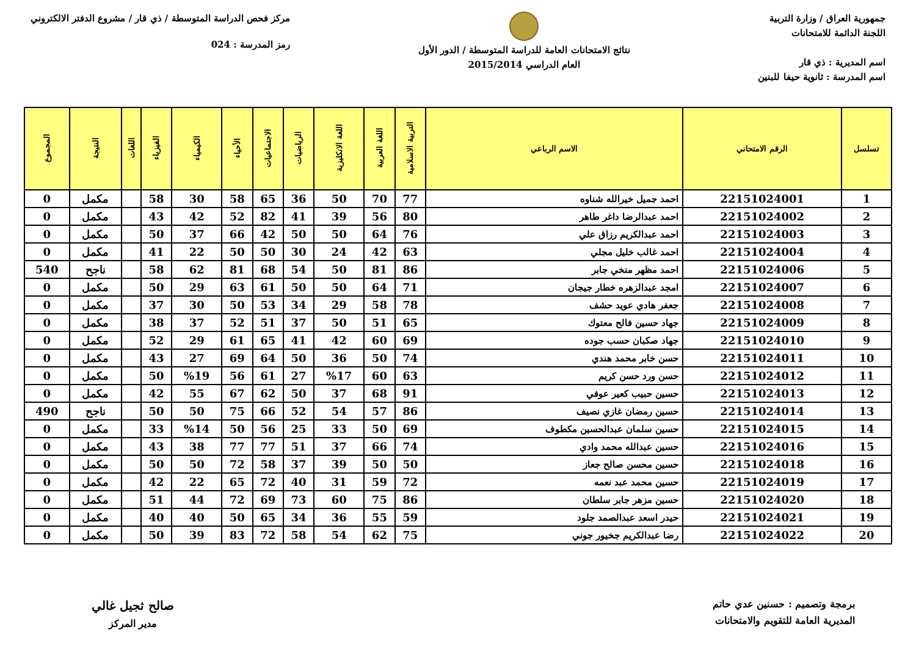جمهورية العراق / وزارة التربية
اللجنة الدائمة للامتحانات
اسم المديرية : ذي قار
اسم المدرسة : ثانوية حيفا للبنين
نتائج الامتحانات العامة للدراسة المتوسطة / الدور الأول
العام الدراسي 2015/2014
مركز فحص الدراسة المتوسطة / ذي قار / مشروع الدفتر الالكتروني
رمز المدرسة : 024
| تسلسل | الرقم الامتحاني | الاسم الرباعي | التربية الاسلامية | اللغة العربية | اللغة الانكليزية | الرياضيات | الاجتماعيات | الأحياء | الكيمياء | الفيزياء | اللغات | النتيجة | المجموع |
| --- | --- | --- | --- | --- | --- | --- | --- | --- | --- | --- | --- | --- | --- |
| 1 | 22151024001 | احمد جميل خيرالله شناوه | 77 | 70 | 50 | 36 | 65 | 58 | 30 | 58 | | مكمل | 0 |
| 2 | 22151024002 | احمد عبدالرضا داغر طاهر | 80 | 56 | 39 | 41 | 82 | 52 | 42 | 43 | | مكمل | 0 |
| 3 | 22151024003 | احمد عبدالكريم رزاق علي | 76 | 64 | 50 | 50 | 42 | 66 | 37 | 50 | | مكمل | 0 |
| 4 | 22151024004 | احمد غالب خليل مجلي | 63 | 42 | 24 | 30 | 50 | 50 | 22 | 41 | | مكمل | 0 |
| 5 | 22151024006 | احمد مظهر منخي جابر | 86 | 81 | 50 | 54 | 68 | 81 | 62 | 58 | | ناجح | 540 |
| 6 | 22151024007 | امجد عبدالزهره خطار جيجان | 71 | 64 | 50 | 50 | 61 | 63 | 29 | 50 | | مكمل | 0 |
| 7 | 22151024008 | جعفر هادي عويد حشف | 78 | 58 | 29 | 34 | 53 | 50 | 30 | 37 | | مكمل | 0 |
| 8 | 22151024009 | جهاد حسين فالح معتوك | 65 | 51 | 50 | 37 | 51 | 52 | 37 | 38 | | مكمل | 0 |
| 9 | 22151024010 | جهاد صكبان حسب جوده | 69 | 60 | 42 | 41 | 65 | 61 | 29 | 52 | | مكمل | 0 |
| 10 | 22151024011 | حسن خابر محمد هندي | 74 | 50 | 36 | 50 | 64 | 69 | 27 | 43 | | مكمل | 0 |
| 11 | 22151024012 | حسن ورد حسن كريم | 63 | 60 | %17 | 27 | 61 | 56 | %19 | 50 | | مكمل | 0 |
| 12 | 22151024013 | حسين حبيب كعير عوفي | 91 | 68 | 37 | 50 | 62 | 67 | 55 | 42 | | مكمل | 0 |
| 13 | 22151024014 | حسين رمضان غازي نصيف | 86 | 57 | 54 | 52 | 66 | 75 | 50 | 50 | | ناجح | 490 |
| 14 | 22151024015 | حسين سلمان عبدالحسين مكطوف | 69 | 50 | 33 | 25 | 56 | 50 | %14 | 33 | | مكمل | 0 |
| 15 | 22151024016 | حسين عبدالله محمد وادي | 74 | 66 | 37 | 51 | 77 | 77 | 38 | 43 | | مكمل | 0 |
| 16 | 22151024018 | حسين محسن صالح جعاز | 50 | 50 | 39 | 37 | 58 | 72 | 50 | 50 | | مكمل | 0 |
| 17 | 22151024019 | حسين محمد عبد نعمه | 72 | 59 | 31 | 40 | 72 | 65 | 22 | 42 | | مكمل | 0 |
| 18 | 22151024020 | حسين مزهر جابر سلطان | 86 | 75 | 60 | 73 | 69 | 72 | 44 | 51 | | مكمل | 0 |
| 19 | 22151024021 | حيدر اسعد عبدالصمد جلود | 59 | 55 | 36 | 34 | 65 | 50 | 40 | 40 | | مكمل | 0 |
| 20 | 22151024022 | رضا عبدالكريم جخيور جوني | 75 | 62 | 54 | 58 | 72 | 83 | 39 | 50 | | مكمل | 0 |
برمجة وتصميم : حسنين عدي حاتم
المديرية العامة للتقويم والامتحانات
صالح ثجيل غالي
مدير المركز